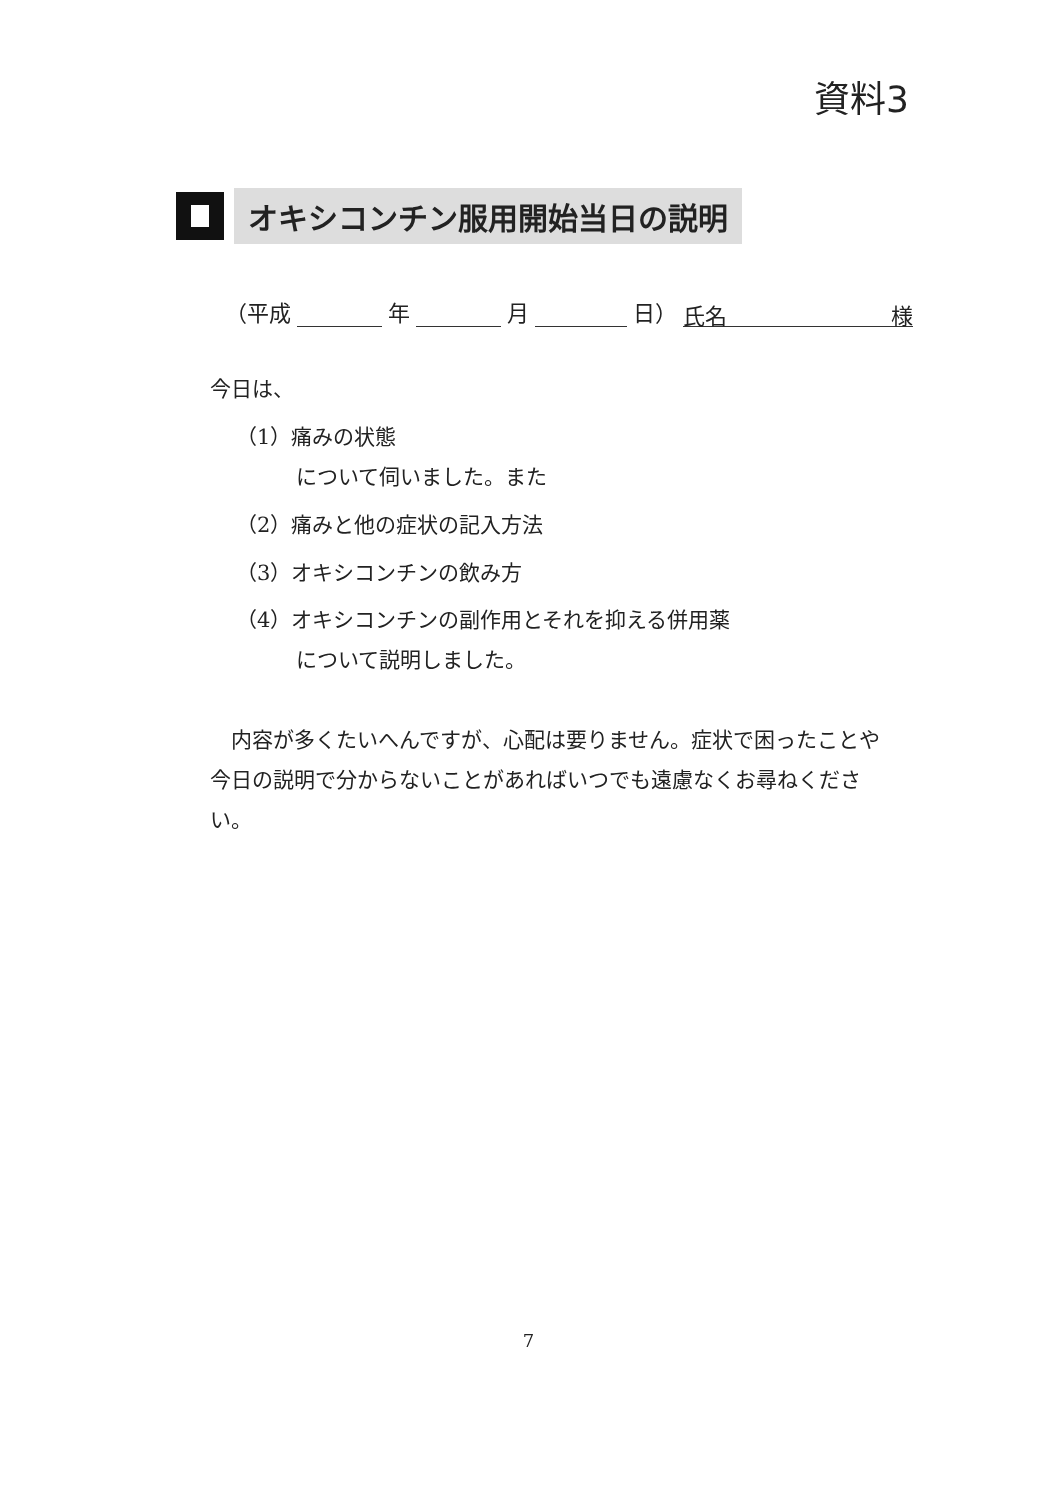資料3
オキシコンチン服用開始当日の説明
（平成 年 月 日） 氏名 様
今日は、
（1）痛みの状態
について伺いました。また
（2）痛みと他の症状の記入方法
（3）オキシコンチンの飲み方
（4）オキシコンチンの副作用とそれを抑える併用薬
について説明しました。
内容が多くたいへんですが、心配は要りません。症状で困ったことや今日の説明で分からないことがあればいつでも遠慮なくお尋ねください。
7